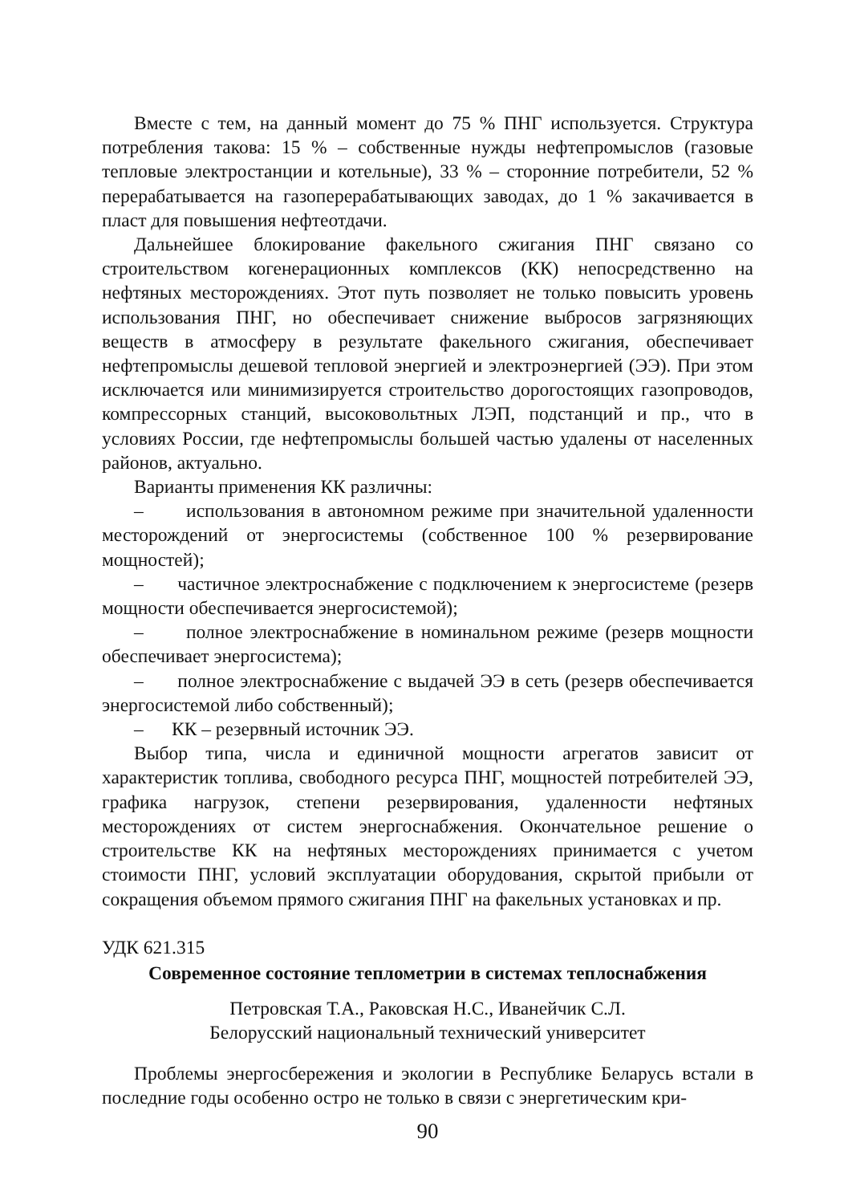Вместе с тем, на данный момент до 75 % ПНГ используется. Структура потребления такова: 15 % – собственные нужды нефтепромыслов (газовые тепловые электростанции и котельные), 33 % – сторонние потребители, 52 % перерабатывается на газоперерабатывающих заводах, до 1 % закачивается в пласт для повышения нефтеотдачи.
Дальнейшее блокирование факельного сжигания ПНГ связано со строительством когенерационных комплексов (КК) непосредственно на нефтяных месторождениях. Этот путь позволяет не только повысить уровень использования ПНГ, но обеспечивает снижение выбросов загрязняющих веществ в атмосферу в результате факельного сжигания, обеспечивает нефтепромыслы дешевой тепловой энергией и электроэнергией (ЭЭ). При этом исключается или минимизируется строительство дорогостоящих газопроводов, компрессорных станций, высоковольтных ЛЭП, подстанций и пр., что в условиях России, где нефтепромыслы большей частью удалены от населенных районов, актуально.
Варианты применения КК различны:
– использования в автономном режиме при значительной удаленности месторождений от энергосистемы (собственное 100 % резервирование мощностей);
– частичное электроснабжение с подключением к энергосистеме (резерв мощности обеспечивается энергосистемой);
– полное электроснабжение в номинальном режиме (резерв мощности обеспечивает энергосистема);
– полное электроснабжение с выдачей ЭЭ в сеть (резерв обеспечивается энергосистемой либо собственный);
– КК – резервный источник ЭЭ.
Выбор типа, числа и единичной мощности агрегатов зависит от характеристик топлива, свободного ресурса ПНГ, мощностей потребителей ЭЭ, графика нагрузок, степени резервирования, удаленности нефтяных месторождениях от систем энергоснабжения. Окончательное решение о строительстве КК на нефтяных месторождениях принимается с учетом стоимости ПНГ, условий эксплуатации оборудования, скрытой прибыли от сокращения объемом прямого сжигания ПНГ на факельных установках и пр.
УДК 621.315
Современное состояние теплометрии в системах теплоснабжения
Петровская Т.А., Раковская Н.С., Иванейчик С.Л.
Белорусский национальный технический университет
Проблемы энергосбережения и экологии в Республике Беларусь встали в последние годы особенно остро не только в связи с энергетическим кри-
90